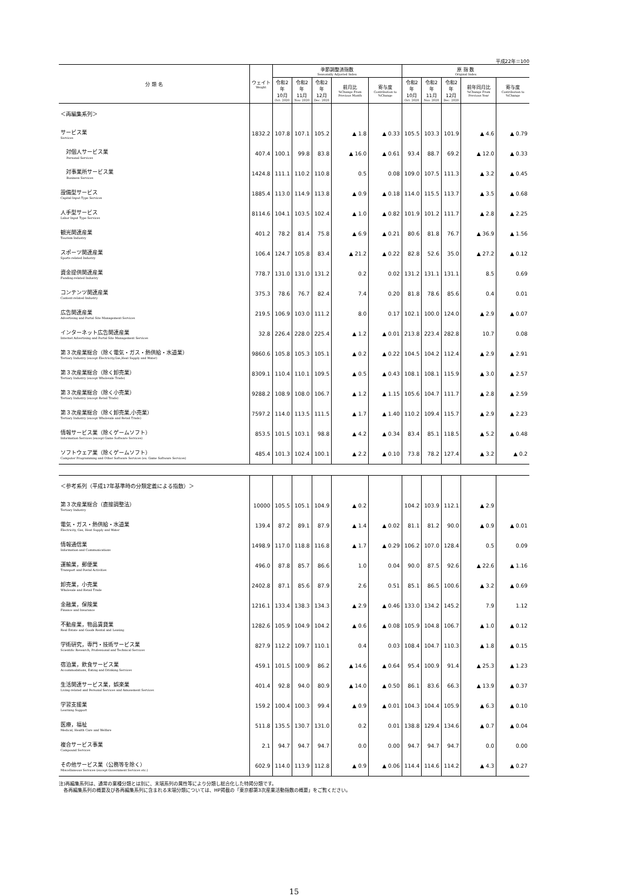平成22年＝100
| 分 類 名 | ウェイト Weight | 季節調整済指数 Seasonally Adjusted Index | | | | | 原 指 数 Original Index | | | | |
| --- | --- | --- | --- | --- | --- | --- | --- | --- | --- | --- | --- |
| | | 令和2年 10月 Oct. 2020 | 令和2年 11月 Nov. 2020 | 令和2年 12月 Dec. 2020 | 前月比 %Change From Previous Month | 寄与度 Contribution to %Change | 令和2年 10月 Oct. 2020 | 令和2年 11月 Nov. 2020 | 令和2年 12月 Dec. 2020 | 前年同月比 %Change From Previous Year | 寄与度 Contribution to %Change |
| ＜再編集系列＞ | | | | | | | | | | | |
| サービス業 Services | 1832.2 | 107.8 | 107.1 | 105.2 | ▲ 1.8 | ▲ 0.33 | 105.5 | 103.3 | 101.9 | ▲ 4.6 | ▲ 0.79 |
| 対個人サービス業 Personal Services | 407.4 | 100.1 | 99.8 | 83.8 | ▲ 16.0 | ▲ 0.61 | 93.4 | 88.7 | 69.2 | ▲ 12.0 | ▲ 0.33 |
| 対事業所サービス業 Business Services | 1424.8 | 111.1 | 110.2 | 110.8 | 0.5 | 0.08 | 109.0 | 107.5 | 111.3 | ▲ 3.2 | ▲ 0.45 |
| 設備型サービス Capital Input Type Services | 1885.4 | 113.0 | 114.9 | 113.8 | ▲ 0.9 | ▲ 0.18 | 114.0 | 115.5 | 113.7 | ▲ 3.5 | ▲ 0.68 |
| 人手型サービス Labor Input Type Services | 8114.6 | 104.1 | 103.5 | 102.4 | ▲ 1.0 | ▲ 0.82 | 101.9 | 101.2 | 111.7 | ▲ 2.8 | ▲ 2.25 |
| 観光関連産業 Tourism Industry | 401.2 | 78.2 | 81.4 | 75.8 | ▲ 6.9 | ▲ 0.21 | 80.6 | 81.8 | 76.7 | ▲ 36.9 | ▲ 1.56 |
| スポーツ関連産業 Sports-related Industry | 106.4 | 124.7 | 105.8 | 83.4 | ▲ 21.2 | ▲ 0.22 | 82.8 | 52.6 | 35.0 | ▲ 27.2 | ▲ 0.12 |
| 資金提供関連産業 Funding-related Industry | 778.7 | 131.0 | 131.0 | 131.2 | 0.2 | 0.02 | 131.2 | 131.1 | 131.1 | 8.5 | 0.69 |
| コンテンツ関連産業 Content-related Industry | 375.3 | 78.6 | 76.7 | 82.4 | 7.4 | 0.20 | 81.8 | 78.6 | 85.6 | 0.4 | 0.01 |
| 広告関連産業 Advertising and Portal Site Management Services | 219.5 | 106.9 | 103.0 | 111.2 | 8.0 | 0.17 | 102.1 | 100.0 | 124.0 | ▲ 2.9 | ▲ 0.07 |
| インターネット広告関連産業 Internet Advertising and Portal Site Management Services | 32.8 | 226.4 | 228.0 | 225.4 | ▲ 1.2 | ▲ 0.01 | 213.8 | 223.4 | 282.8 | 10.7 | 0.08 |
| 第３次産業総合（除く電気・ガス・熱供給・水道業） Tertiary Industry (except Electricity,Gas,Heat Supply and Water) | 9860.6 | 105.8 | 105.3 | 105.1 | ▲ 0.2 | ▲ 0.22 | 104.5 | 104.2 | 112.4 | ▲ 2.9 | ▲ 2.91 |
| 第３次産業総合（除く卸売業） Tertiary Industry (except Wholesale Trade) | 8309.1 | 110.4 | 110.1 | 109.5 | ▲ 0.5 | ▲ 0.43 | 108.1 | 108.1 | 115.9 | ▲ 3.0 | ▲ 2.57 |
| 第３次産業総合（除く小売業） Tertiary Industry (except Retail Trade) | 9288.2 | 108.9 | 108.0 | 106.7 | ▲ 1.2 | ▲ 1.15 | 105.6 | 104.7 | 111.7 | ▲ 2.8 | ▲ 2.59 |
| 第３次産業総合（除く卸売業,小売業） Tertiary Industry (except Wholesale and Retail Trade) | 7597.2 | 114.0 | 113.5 | 111.5 | ▲ 1.7 | ▲ 1.40 | 110.2 | 109.4 | 115.7 | ▲ 2.9 | ▲ 2.23 |
| 情報サービス業（除くゲームソフト） Information Services (except Game Software Services) | 853.5 | 101.5 | 103.1 | 98.8 | ▲ 4.2 | ▲ 0.34 | 83.4 | 85.1 | 118.5 | ▲ 5.2 | ▲ 0.48 |
| ソフトウェア業（除くゲームソフト） Computer Programming and Other Software Services (ex. Game Software Services) | 485.4 | 101.3 | 102.4 | 100.1 | ▲ 2.2 | ▲ 0.10 | 73.8 | 78.2 | 127.4 | ▲ 3.2 | ▲ 0.2 |
| ＜参考系列（平成17年基準時の分類定義による指数）＞ | | | | | | | | | | | |
| 第３次産業総合（直接調整法） Tertiary Industry | 10000 | 105.5 | 105.1 | 104.9 | ▲ 0.2 | | 104.2 | 103.9 | 112.1 | ▲ 2.9 | |
| 電気・ガス・熱供給・水道業 Electricity, Gas, Heat Supply and Water | 139.4 | 87.2 | 89.1 | 87.9 | ▲ 1.4 | ▲ 0.02 | 81.1 | 81.2 | 90.0 | ▲ 0.9 | ▲ 0.01 |
| 情報通信業 Information and Communications | 1498.9 | 117.0 | 118.8 | 116.8 | ▲ 1.7 | ▲ 0.29 | 106.2 | 107.0 | 128.4 | 0.5 | 0.09 |
| 運輸業，郵便業 Transport and Postal Activities | 496.0 | 87.8 | 85.7 | 86.6 | 1.0 | 0.04 | 90.0 | 87.5 | 92.6 | ▲ 22.6 | ▲ 1.16 |
| 卸売業，小売業 Wholesale and Retail Trade | 2402.8 | 87.1 | 85.6 | 87.9 | 2.6 | 0.51 | 85.1 | 86.5 | 100.6 | ▲ 3.2 | ▲ 0.69 |
| 金融業，保険業 Finance and Insurance | 1216.1 | 133.4 | 138.3 | 134.3 | ▲ 2.9 | ▲ 0.46 | 133.0 | 134.2 | 145.2 | 7.9 | 1.12 |
| 不動産業，物品賃貸業 Real Estate and Goods Rental and Leasing | 1282.6 | 105.9 | 104.9 | 104.2 | ▲ 0.6 | ▲ 0.08 | 105.9 | 104.8 | 106.7 | ▲ 1.0 | ▲ 0.12 |
| 学術研究，専門・技術サービス業 Scientific Research, Professional and Technical Services | 827.9 | 112.2 | 109.7 | 110.1 | 0.4 | 0.03 | 108.4 | 104.7 | 110.3 | ▲ 1.8 | ▲ 0.15 |
| 宿泊業，飲食サービス業 Accommodations, Eating and Drinking Services | 459.1 | 101.5 | 100.9 | 86.2 | ▲ 14.6 | ▲ 0.64 | 95.4 | 100.9 | 91.4 | ▲ 25.3 | ▲ 1.23 |
| 生活関連サービス業，娯楽業 Living-related and Personal Services and Amusement Services | 401.4 | 92.8 | 94.0 | 80.9 | ▲ 14.0 | ▲ 0.50 | 86.1 | 83.6 | 66.3 | ▲ 13.9 | ▲ 0.37 |
| 学習支援業 Learning Support | 159.2 | 100.4 | 100.3 | 99.4 | ▲ 0.9 | ▲ 0.01 | 104.3 | 104.4 | 105.9 | ▲ 6.3 | ▲ 0.10 |
| 医療，福祉 Medical, Health Care and Welfare | 511.8 | 135.5 | 130.7 | 131.0 | 0.2 | 0.01 | 138.8 | 129.4 | 134.6 | ▲ 0.7 | ▲ 0.04 |
| 複合サービス事業 Compound Services | 2.1 | 94.7 | 94.7 | 94.7 | 0.0 | 0.00 | 94.7 | 94.7 | 94.7 | 0.0 | 0.00 |
| その他サービス業（公務等を除く） Miscellaneous Services (except Government Services etc.) | 602.9 | 114.0 | 113.9 | 112.8 | ▲ 0.9 | ▲ 0.06 | 114.4 | 114.6 | 114.2 | ▲ 4.3 | ▲ 0.27 |
注)再編集系列は、通常の業種分類とは別に、末端系列の属性等により分類し総合化した特掲分類です。
　各再編集系列の概要及び各再編集系列に含まれる末端分類については、HP掲載の「東京都第3次産業活動指数の概要」をご覧ください。
15